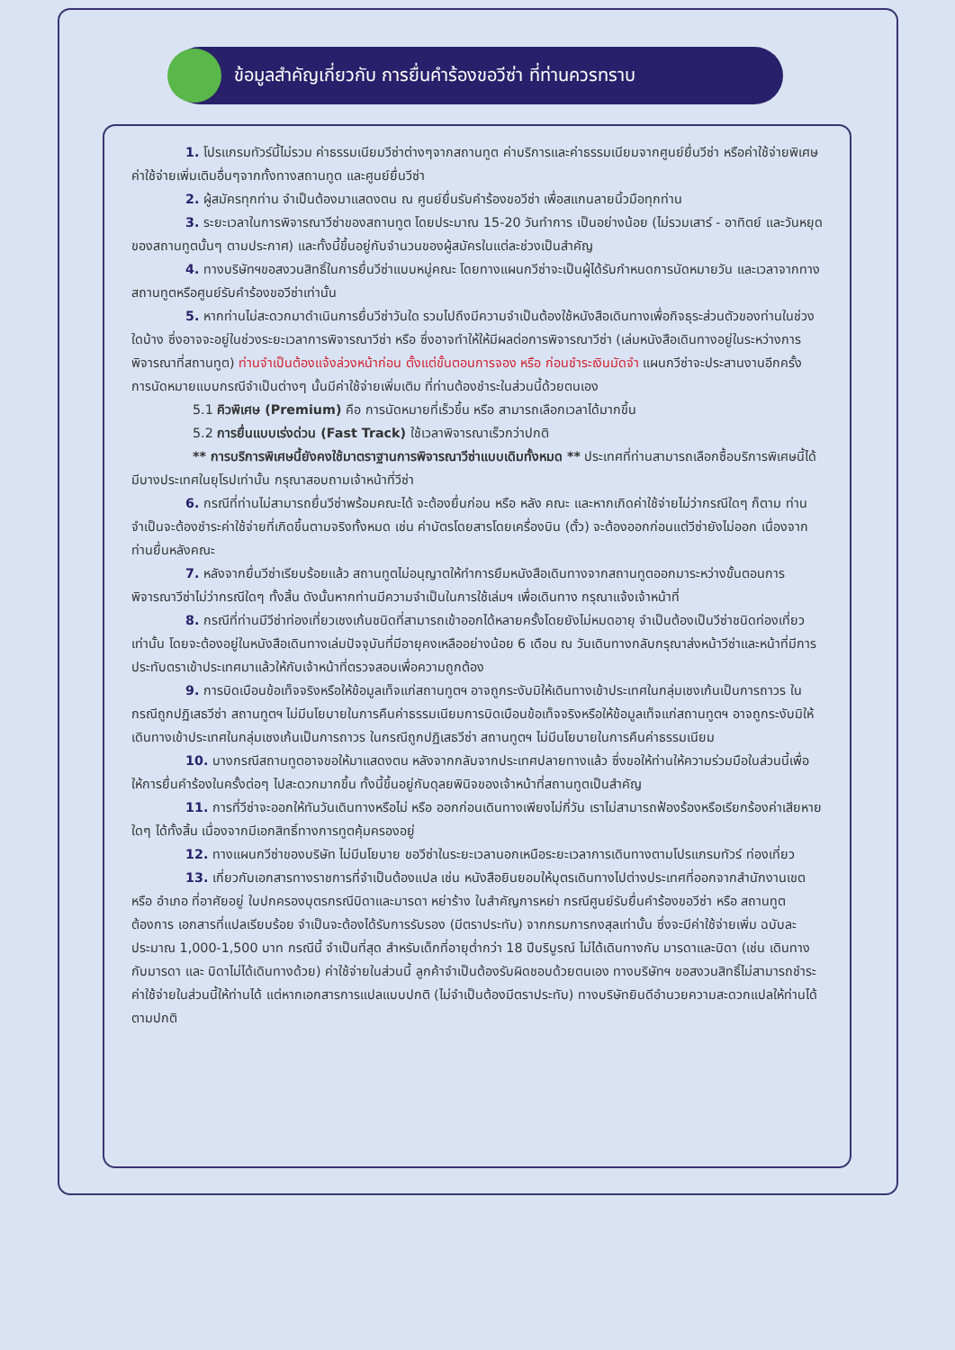ข้อมูลสำคัญเกี่ยวกับ การยื่นคำร้องขอวีซ่า ที่ท่านควรทราบ
1. โปรแกรมทัวร์นี้ไม่รวม ค่าธรรมเนียมวีซ่าต่างๆจากสถานทูต ค่าบริการและค่าธรรมเนียมจากศูนย์ยื่นวีซ่า หรือค่าใช้จ่ายพิเศษค่าใช้จ่ายเพิ่มเติมอื่นๆจากทั้งทางสถานทูต และศูนย์ยื่นวีซ่า
2. ผู้สมัครทุกท่าน จำเป็นต้องมาแสดงตน ณ ศูนย์ยื่นรับคำร้องขอวีซ่า เพื่อสแกนลายนิ้วมือทุกท่าน
3. ระยะเวลาในการพิจารณาวีซ่าของสถานทูต โดยประมาณ 15-20 วันทำการ เป็นอย่างน้อย (ไม่รวมเสาร์ - อาทิตย์ และวันหยุดของสถานทูตนั้นๆ ตามประกาศ) และทั้งนี้ขึ้นอยู่กับจำนวนของผู้สมัครในแต่ละช่วงเป็นสำคัญ
4. ทางบริษัทฯขอสงวนสิทธิ์ในการยื่นวีซ่าแบบหมู่คณะ โดยทางแผนกวีซ่าจะเป็นผู้ได้รับกำหนดการนัดหมายวัน และเวลาจากทางสถานทูตหรือศูนย์รับคำร้องขอวีซ่าเท่านั้น
5. หากท่านไม่สะดวกมาดำเนินการยื่นวีซ่าวันใด รวมไปถึงมีความจำเป็นต้องใช้หนังสือเดินทางเพื่อกิจธุระส่วนตัวของท่านในช่วงใดบ้าง ซึ่งอาจจะอยู่ในช่วงระยะเวลาการพิจารณาวีซ่า หรือ ซึ่งอาจทำให้ให้มีผลต่อการพิจารณาวีซ่า (เล่มหนังสือเดินทางอยู่ในระหว่างการพิจารณาที่สถานทูต) ท่านจำเป็นต้องแจ้งล่วงหน้าก่อน ตั้งแต่ขั้นตอนการจอง หรือ ก่อนชำระเงินมัดจำ แผนกวีซ่าจะประสานงานอีกครั้ง การนัดหมายแบบกรณีจำเป็นต่างๆ นั้นมีค่าใช้จ่ายเพิ่มเติม ที่ท่านต้องชำระในส่วนนี้ด้วยตนเอง
5.1 คิวพิเศษ (Premium) คือ การนัดหมายที่เร็วขึ้น หรือ สามารถเลือกเวลาได้มากขึ้น
5.2 การยื่นแบบเร่งด่วน (Fast Track) ใช้เวลาพิจารณาเร็วกว่าปกติ
** การบริการพิเศษนี้ยังคงใช้มาตราฐานการพิจารณาวีซ่าแบบเดิมทั้งหมด ** ประเทศที่ท่านสามารถเลือกซื้อบริการพิเศษนี้ได้ มีบางประเทศในยุโรปเท่านั้น กรุณาสอบถามเจ้าหน้าที่วีซ่า
6. กรณีที่ท่านไม่สามารถยื่นวีซ่าพร้อมคณะได้ จะต้องยื่นก่อน หรือ หลัง คณะ และหากเกิดค่าใช้จ่ายไม่ว่ากรณีใดๆ ก็ตาม ท่านจำเป็นจะต้องชำระค่าใช้จ่ายที่เกิดขึ้นตามจริงทั้งหมด เช่น ค่าบัตรโดยสารโดยเครื่องบิน (ตั๋ว) จะต้องออกก่อนแต่วีซ่ายังไม่ออก เนื่องจากท่านยื่นหลังคณะ
7. หลังจากยื่นวีซ่าเรียบร้อยแล้ว สถานทูตไม่อนุญาตให้ทำการยืมหนังสือเดินทางจากสถานทูตออกมาระหว่างขั้นตอนการพิจารณาวีซ่าไม่ว่ากรณีใดๆ ทั้งสิ้น ดังนั้นหากท่านมีความจำเป็นในการใช้เล่มฯ เพื่อเดินทาง กรุณาแจ้งเจ้าหน้าที่
8. กรณีที่ท่านมีวีซ่าท่องเที่ยวเชงเก้นชนิดที่สามารถเข้าออกได้หลายครั้งโดยยังไม่หมดอายุ จำเป็นต้องเป็นวีซ่าชนิดท่องเที่ยวเท่านั้น โดยจะต้องอยู่ในหนังสือเดินทางเล่มปัจจุบันที่มีอายุคงเหลืออย่างน้อย 6 เดือน ณ วันเดินทางกลับกรุณาส่งหน้าวีซ่าและหน้าที่มีการประทับตราเข้าประเทศมาแล้วให้กับเจ้าหน้าที่ตรวจสอบเพื่อความถูกต้อง
9. การบิดเบือนข้อเท็จจริงหรือให้ข้อมูลเท็จแก่สถานทูตฯ อาจถูกระงับมิให้เดินทางเข้าประเทศในกลุ่มเชงเก้นเป็นการถาวร ในกรณีถูกปฏิเสธวีซ่า สถานทูตฯ ไม่มีนโยบายในการคืนค่าธรรมเนียมการบิดเบือนข้อเท็จจริงหรือให้ข้อมูลเท็จแก่สถานทูตฯ อาจถูกระงับมิให้เดินทางเข้าประเทศในกลุ่มเชงเก้นเป็นการถาวร ในกรณีถูกปฏิเสธวีซ่า สถานทูตฯ ไม่มีนโยบายในการคืนค่าธรรมเนียม
10. บางกรณีสถานทูตอาจขอให้มาแสดงตน หลังจากกลับจากประเทศปลายทางแล้ว ซึ่งขอให้ท่านให้ความร่วมมือในส่วนนี้เพื่อให้การยื่นคำร้องในครั้งต่อๆ ไปสะดวกมากขึ้น ทั้งนี้ขึ้นอยู่กับดุลยพินิจของเจ้าหน้าที่สถานทูตเป็นสำคัญ
11. การที่วีซ่าจะออกให้ทันวันเดินทางหรือไม่ หรือ ออกก่อนเดินทางเพียงไม่กี่วัน เราไม่สามารถฟ้องร้องหรือเรียกร้องค่าเสียหายใดๆ ได้ทั้งสิ้น เนื่องจากมีเอกสิทธิ์ทางการทูตคุ้มครองอยู่
12. ทางแผนกวีซ่าของบริษัท ไม่มีนโยบาย ขอวีซ่าในระยะเวลานอกเหนือระยะเวลาการเดินทางตามโปรแกรมทัวร์ ท่องเที่ยว
13. เกี่ยวกับเอกสารทางราชการที่จำเป็นต้องแปล เช่น หนังสือยินยอมให้บุตรเดินทางไปต่างประเทศที่ออกจากสำนักงานเขต หรือ อำเภอ ที่อาศัยอยู่ ใบปกครองบุตรกรณีบิดาและมารดา หย่าร้าง ใบสำคัญการหย่า กรณีศูนย์รับยื่นคำร้องขอวีซ่า หรือ สถานทูตต้องการ เอกสารที่แปลเรียบร้อย จำเป็นจะต้องได้รับการรับรอง (มีตราประทับ) จากกรมการกงสุลเท่านั้น ซึ่งจะมีค่าใช้จ่ายเพิ่ม ฉบับละ ประมาณ 1,000-1,500 บาท กรณีนี้ จำเป็นที่สุด สำหรับเด็กที่อายุต่ำกว่า 18 ปีบริบูรณ์ ไม่ได้เดินทางกับ มารดาและบิดา (เช่น เดินทางกับมารดา และ บิดาไม่ได้เดินทางด้วย) ค่าใช้จ่ายในส่วนนี้ ลูกค้าจำเป็นต้องรับผิดชอบด้วยตนเอง ทางบริษัทฯ ขอสงวนสิทธิ์ไม่สามารถชำระค่าใช้จ่ายในส่วนนี้ให้ท่านได้ แต่หากเอกสารการแปลแบบปกติ (ไม่จำเป็นต้องมีตราประทับ) ทางบริษัทยินดีอำนวยความสะดวกแปลให้ท่านได้ตามปกติ